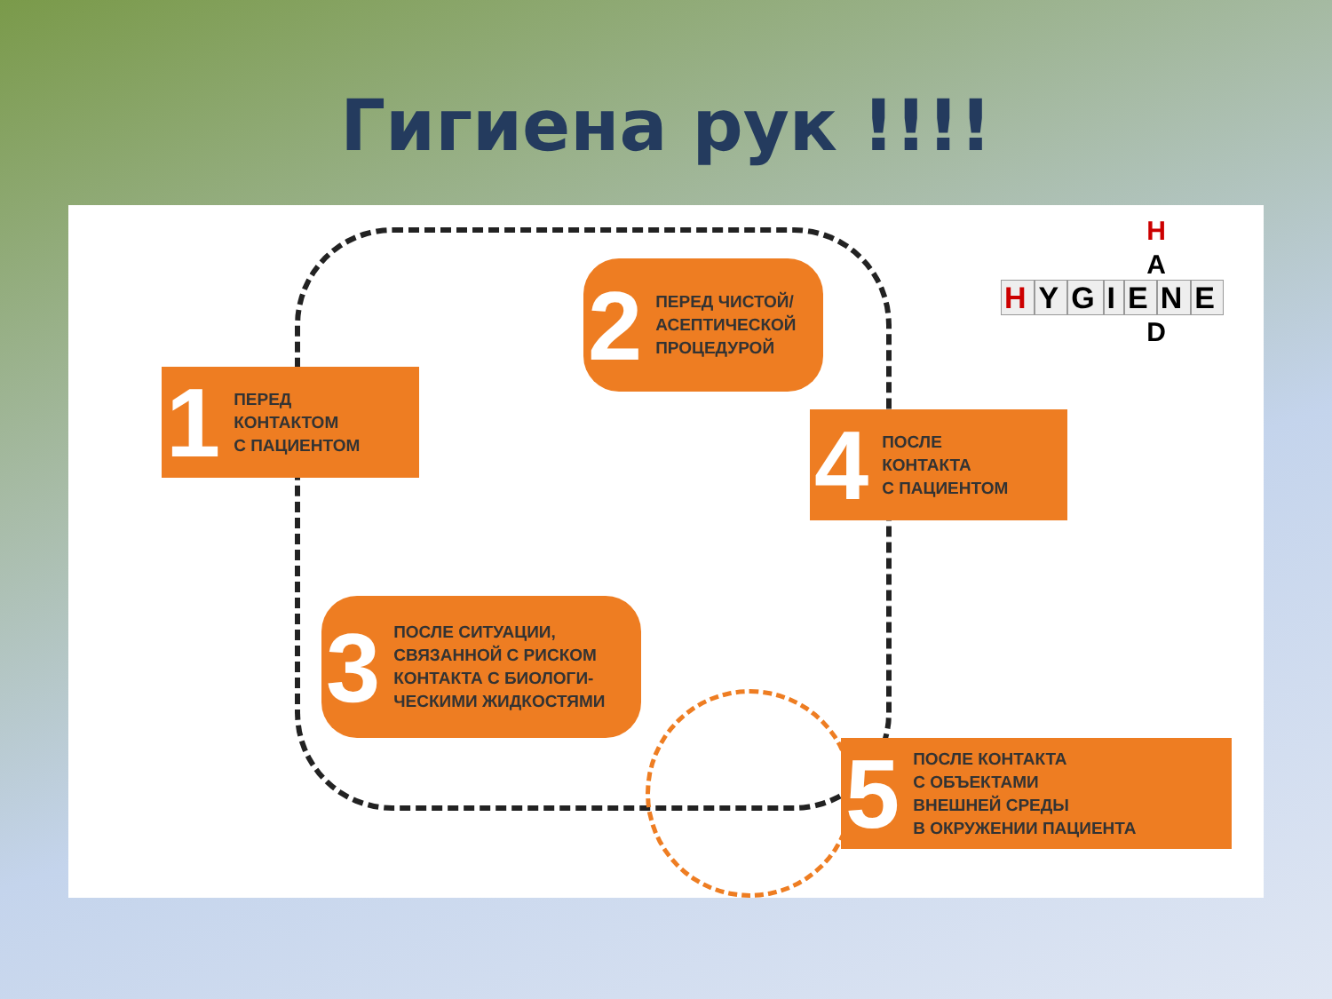Гигиена рук !!!!
1 ПЕРЕД
КОНТАКТОМ
С ПАЦИЕНТОМ
2 ПЕРЕД ЧИСТОЙ/
АСЕПТИЧЕСКОЙ
ПРОЦЕДУРОЙ
4 ПОСЛЕ
КОНТАКТА
С ПАЦИЕНТОМ
3 ПОСЛЕ СИТУАЦИИ,
СВЯЗАННОЙ С РИСКОМ
КОНТАКТА С БИОЛОГИ-
ЧЕСКИМИ ЖИДКОСТЯМИ
5 ПОСЛЕ КОНТАКТА
С ОБЪЕКТАМИ
ВНЕШНЕЙ СРЕДЫ
В ОКРУЖЕНИИ ПАЦИЕНТА
HYGIENE
H
A
D